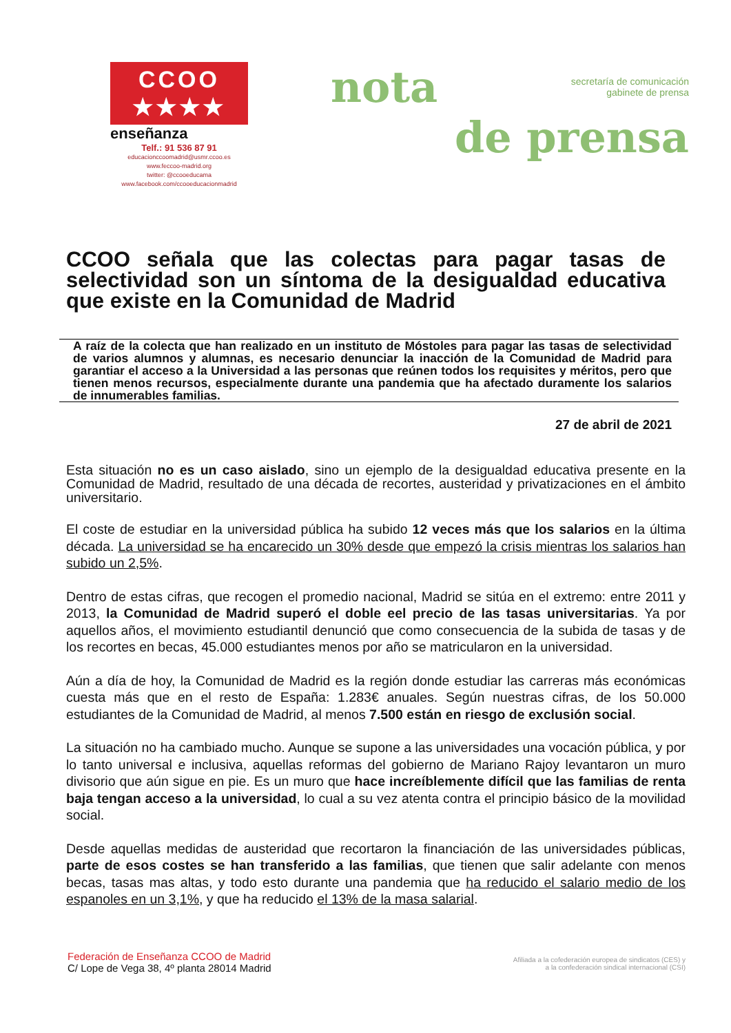CCOO ★★★★
enseñanza
Telf.: 91 536 87 91
educacionccoomadrid@usmr.ccoo.es
www.feccoo-madrid.org
twitter: @ccooeducama
www.facebook.com/ccooeducacionmadrid
nota
secretaría de comunicación
gabinete de prensa
de prensa
CCOO señala que las colectas para pagar tasas de selectividad son un síntoma de la desigualdad educativa que existe en la Comunidad de Madrid
A raíz de la colecta que han realizado en un instituto de Móstoles para pagar las tasas de selectividad de varios alumnos y alumnas, es necesario denunciar la inacción de la Comunidad de Madrid para garantiar el acceso a la Universidad a las personas que reúnen todos los requisites y méritos, pero que tienen menos recursos, especialmente durante una pandemia que ha afectado duramente los salarios de innumerables familias.
27 de abril de 2021
Esta situación no es un caso aislado, sino un ejemplo de la desigualdad educativa presente en la Comunidad de Madrid, resultado de una década de recortes, austeridad y privatizaciones en el ámbito universitario.
El coste de estudiar en la universidad pública ha subido 12 veces más que los salarios en la última década. La universidad se ha encarecido un 30% desde que empezó la crisis mientras los salarios han subido un 2,5%.
Dentro de estas cifras, que recogen el promedio nacional, Madrid se sitúa en el extremo: entre 2011 y 2013, la Comunidad de Madrid superó el doble eel precio de las tasas universitarias. Ya por aquellos años, el movimiento estudiantil denunció que como consecuencia de la subida de tasas y de los recortes en becas, 45.000 estudiantes menos por año se matricularon en la universidad.
Aún a día de hoy, la Comunidad de Madrid es la región donde estudiar las carreras más económicas cuesta más que en el resto de España: 1.283€ anuales. Según nuestras cifras, de los 50.000 estudiantes de la Comunidad de Madrid, al menos 7.500 están en riesgo de exclusión social.
La situación no ha cambiado mucho. Aunque se supone a las universidades una vocación pública, y por lo tanto universal e inclusiva, aquellas reformas del gobierno de Mariano Rajoy levantaron un muro divisorio que aún sigue en pie. Es un muro que hace increíblemente difícil que las familias de renta baja tengan acceso a la universidad, lo cual a su vez atenta contra el principio básico de la movilidad social.
Desde aquellas medidas de austeridad que recortaron la financiación de las universidades públicas, parte de esos costes se han transferido a las familias, que tienen que salir adelante con menos becas, tasas mas altas, y todo esto durante una pandemia que ha reducido el salario medio de los espanoles en un 3,1%, y que ha reducido el 13% de la masa salarial.
Federación de Enseñanza CCOO de Madrid
C/ Lope de Vega 38, 4º planta 28014 Madrid
Afiliada a la cofederación europea de sindicatos (CES) y
a la confederación sindical internacional (CSI)